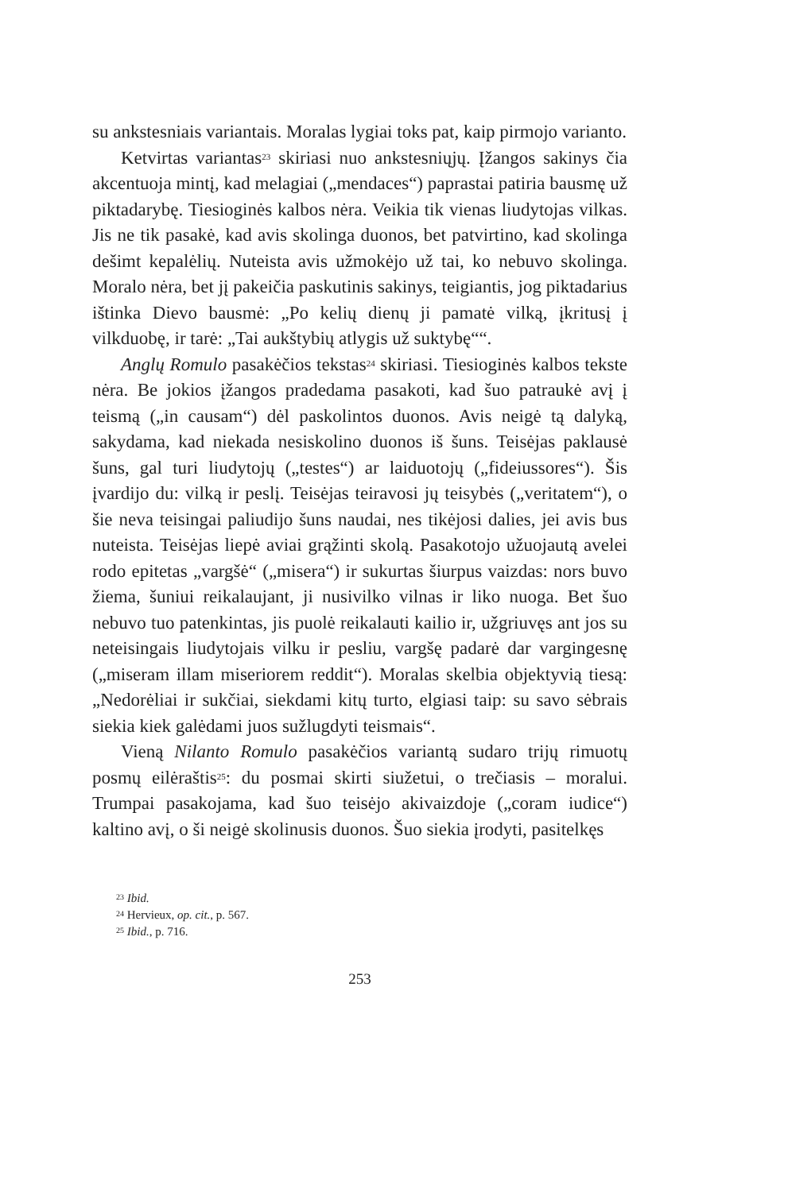su ankstesniais variantais. Moralas lygiai toks pat, kaip pirmojo varianto.
Ketvirtas variantas<sup>23</sup> skiriasi nuo ankstesniųjų. Įžangos sakinys čia akcentuoja mintį, kad melagiai („mendaces“) paprastai patiria bausmę už piktadarybę. Tiesioginės kalbos nėra. Veikia tik vienas liudytojas vilkas. Jis ne tik pasakė, kad avis skolinga duonos, bet patvirtino, kad skolinga dešimt kepalėlių. Nuteista avis užmokėjo už tai, ko nebuvo skolinga. Moralo nėra, bet jį pakeičia paskutinis sakinys, teigiantis, jog piktadarius ištinka Dievo bausmė: „Po kelių dienų ji pamatė vilką, įkritusį į vilkduobę, ir tarė: „Tai aukštybių atlygis už suktybę““.
Anglų Romulo pasakėčios tekstas<sup>24</sup> skiriasi. Tiesioginės kalbos tekste nėra. Be jokios įžangos pradedama pasakoti, kad šuo patraukė avį į teismą („in causam“) dėl paskolintos duonos. Avis neigė tą dalyką, sakydama, kad niekada nesiskolino duonos iš šuns. Teisėjas paklausė šuns, gal turi liudytojų („testes“) ar laiduotojų („fideiussores“). Šis įvardijo du: vilką ir peslį. Teisėjas teiravosi jų teisybės („veritatem“), o šie neva teisingai paliudijo šuns naudai, nes tikėjosi dalies, jei avis bus nuteista. Teisėjas liepė aviai grąžinti skolą. Pasakotojo užuojautą avelei rodo epitetas „vargšė“ („misera“) ir sukurtas šiurpus vaizdas: nors buvo žiema, šuniui reikalaujant, ji nusivilko vilnas ir liko nuoga. Bet šuo nebuvo tuo patenkintas, jis puolė reikalauti kailio ir, užgriuvęs ant jos su neteisingais liudytojais vilku ir pesliu, vargšę padarė dar vargingesnę („miseram illam miseriorem reddit“). Moralas skelbia objektyvią tiesą: „Nedorėliai ir sukčiai, siekdami kitų turto, elgiasi taip: su savo sėbrais siekia kiek galėdami juos sužlugdyti teismais“.
Vieną Nilanto Romulo pasakėčios variantą sudaro trijų rimuotų posmų eilėraštis<sup>25</sup>: du posmai skirti siužetui, o trečiasis – moralui. Trumpai pasakojama, kad šuo teisėjo akivaizdoje („coram iudice“) kaltino avį, o ši neigė skolinusis duonos. Šuo siekia įrodyti, pasitelkęs
<sup>23</sup> Ibid.
<sup>24</sup> Hervieux, op. cit., p. 567.
<sup>25</sup> Ibid., p. 716.
253